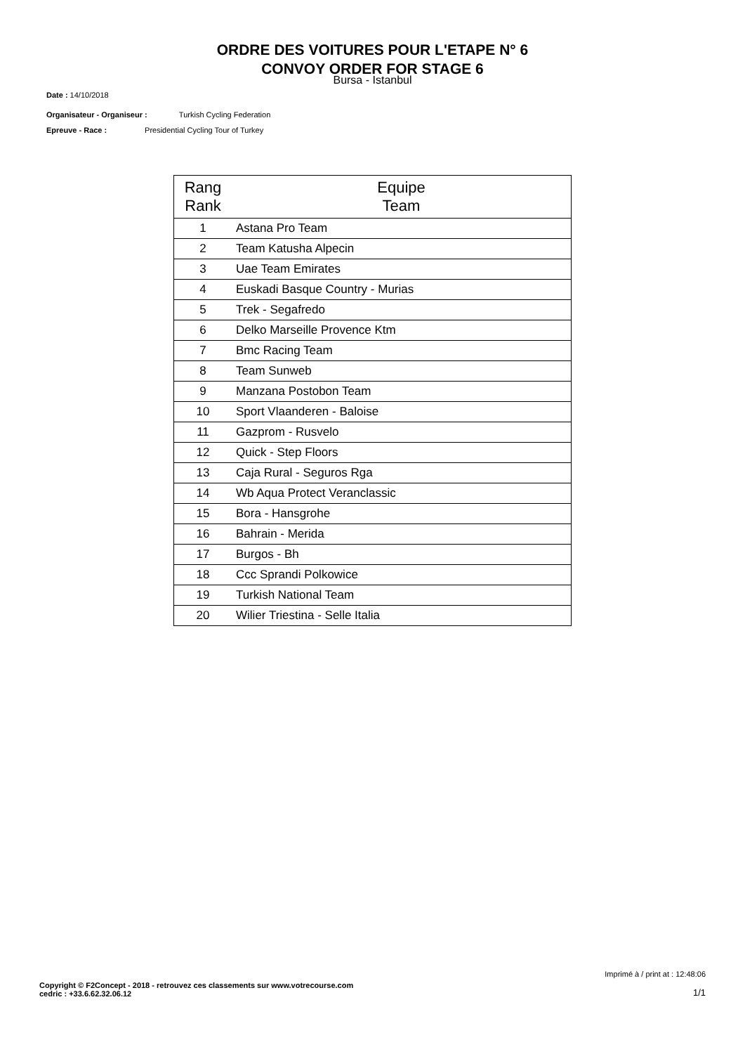ORDRE DES VOITURES POUR L'ETAPE N° 6
CONVOY ORDER FOR STAGE 6
Bursa - Istanbul
Date : 14/10/2018
Organisateur - Organiseur : Turkish Cycling Federation
Epreuve - Race : Presidential Cycling Tour of Turkey
| Rang Rank | Equipe Team |
| --- | --- |
| 1 | Astana Pro Team |
| 2 | Team Katusha Alpecin |
| 3 | Uae Team Emirates |
| 4 | Euskadi Basque Country - Murias |
| 5 | Trek - Segafredo |
| 6 | Delko Marseille Provence Ktm |
| 7 | Bmc Racing Team |
| 8 | Team Sunweb |
| 9 | Manzana Postobon Team |
| 10 | Sport Vlaanderen - Baloise |
| 11 | Gazprom - Rusvelo |
| 12 | Quick - Step Floors |
| 13 | Caja Rural - Seguros Rga |
| 14 | Wb Aqua Protect Veranclassic |
| 15 | Bora - Hansgrohe |
| 16 | Bahrain - Merida |
| 17 | Burgos - Bh |
| 18 | Ccc Sprandi Polkowice |
| 19 | Turkish National Team |
| 20 | Wilier Triestina - Selle Italia |
Imprimé à / print at : 12:48:06
Copyright © F2Concept - 2018 - retrouvez ces classements sur www.votrecourse.com
cedric : +33.6.62.32.06.12 1/1